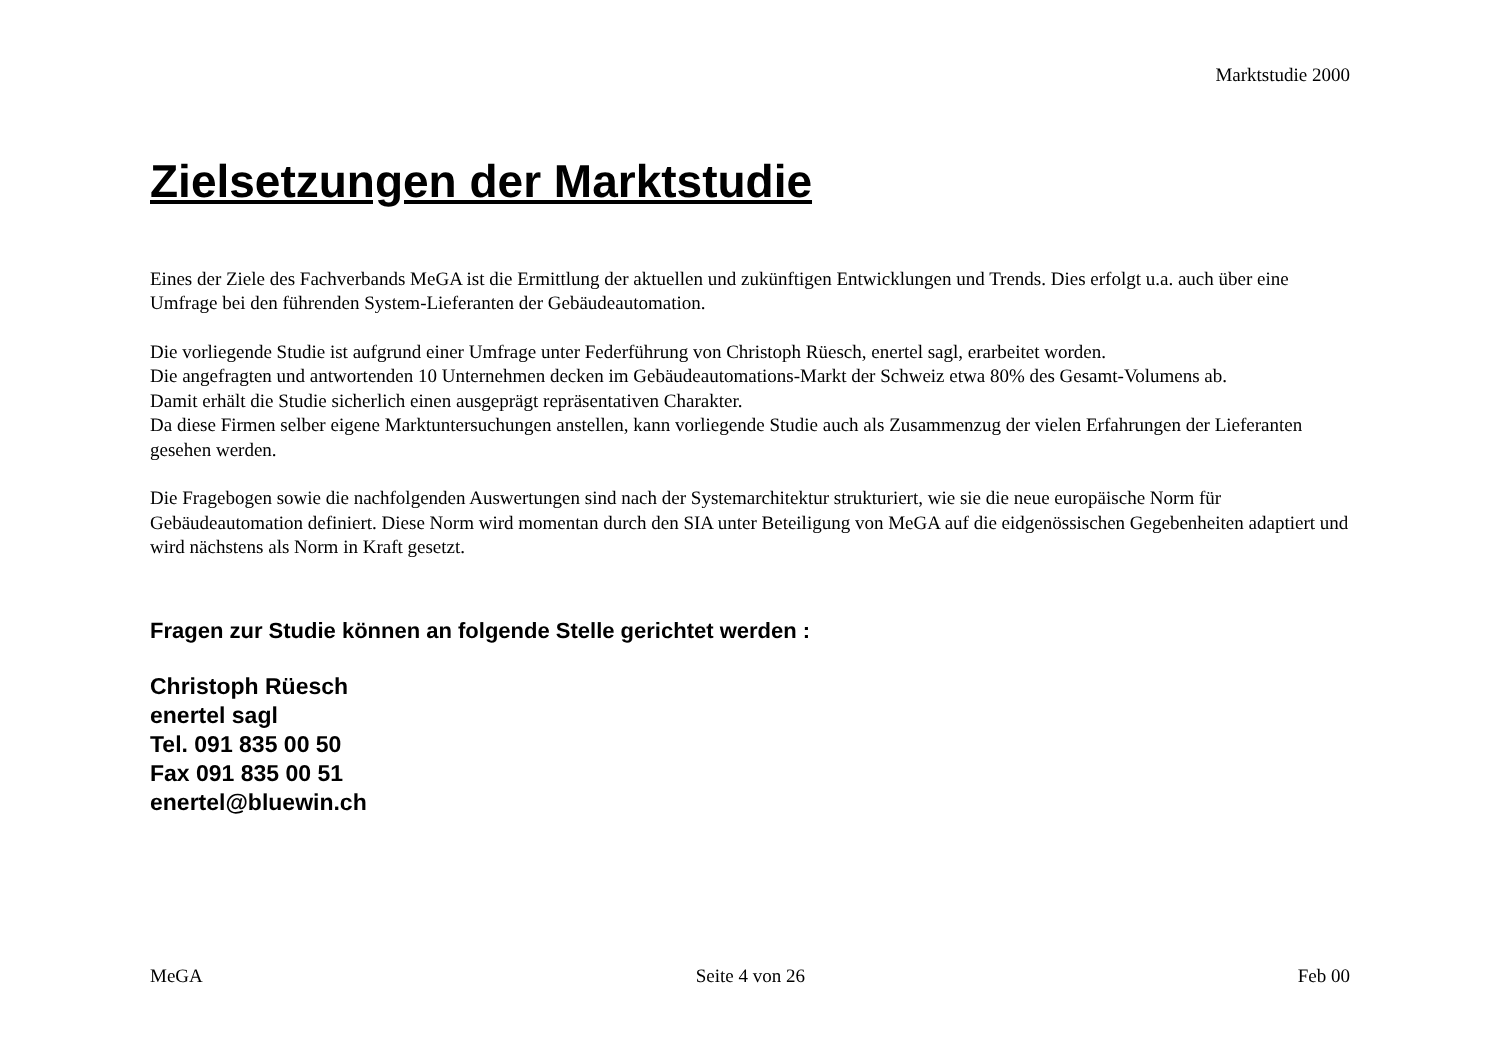Marktstudie 2000
Zielsetzungen der Marktstudie
Eines der Ziele des Fachverbands MeGA ist die Ermittlung der aktuellen und zukünftigen Entwicklungen und Trends. Dies erfolgt u.a. auch über eine Umfrage bei den führenden System-Lieferanten der Gebäudeautomation.
Die vorliegende Studie ist aufgrund einer Umfrage unter Federführung von Christoph Rüesch, enertel sagl, erarbeitet worden.
Die angefragten und antwortenden 10 Unternehmen decken im Gebäudeautomations-Markt der Schweiz etwa 80% des Gesamt-Volumens ab.
Damit erhält die Studie sicherlich einen ausgeprägt repräsentativen Charakter.
Da diese Firmen selber eigene Marktuntersuchungen anstellen, kann vorliegende Studie auch als Zusammenzug der vielen Erfahrungen der Lieferanten gesehen werden.
Die Fragebogen sowie die nachfolgenden Auswertungen sind nach der Systemarchitektur strukturiert, wie sie die neue europäische Norm für Gebäudeautomation definiert. Diese Norm wird momentan durch den SIA unter Beteiligung von MeGA auf die eidgenössischen Gegebenheiten adaptiert und wird nächstens als Norm in Kraft gesetzt.
Fragen zur Studie können an folgende Stelle gerichtet werden :
Christoph Rüesch
enertel sagl
Tel. 091 835 00 50
Fax 091 835 00 51
enertel@bluewin.ch
MeGA Seite 4 von 26 Feb 00